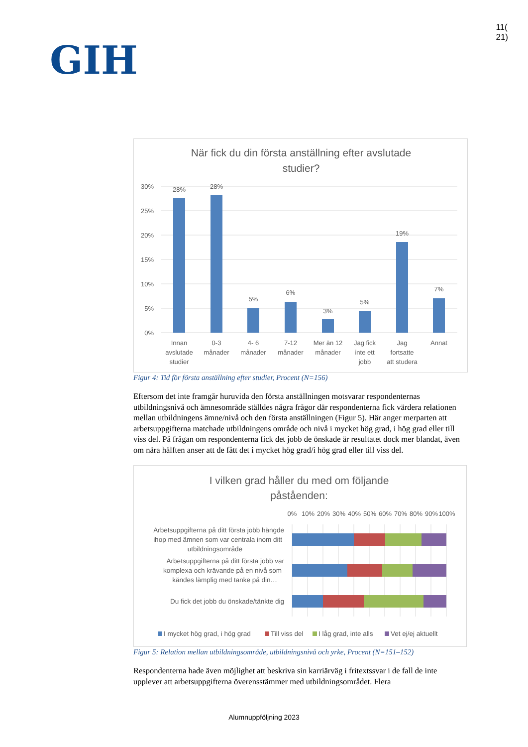GIH
11(
21)
När fick du din första anställning efter avslutade
studier?
30%
25%
20%
15%
10%
5%
0%
28%
28%
5%
6%
3%
5%
19%
7%
Innan
avslutade
studier
0-3
månader
4- 6
månader
7-12
månader
Mer än 12
månader
Jag fick
inte ett
jobb
Jag
fortsatte
att studera
Annat
Figur 4: Tid för första anställning efter studier, Procent (N=156)
Eftersom det inte framgår huruvida den första anställningen motsvarar respondenternas utbildningsnivå och ämnesområde ställdes några frågor där respondenterna fick värdera relationen mellan utbildningens ämne/nivå och den första anställningen (Figur 5). Här anger merparten att arbetsuppgifterna matchade utbildningens område och nivå i mycket hög grad, i hög grad eller till viss del. På frågan om respondenterna fick det jobb de önskade är resultatet dock mer blandat, även om nära hälften anser att de fått det i mycket hög grad/i hög grad eller till viss del.
I vilken grad håller du med om följande
påståenden:
0%
10%
20%
30%
40%
50%
60%
70%
80%
90%
100%
Arbetsuppgifterna på ditt första jobb hängde
ihop med ämnen som var centrala inom ditt
utbildningsområde
Arbetsuppgifterna på ditt första jobb var
komplexa och krävande på en nivå som
kändes lämplig med tanke på din…
Du fick det jobb du önskade/tänkte dig
I mycket hög grad, i hög grad
Till viss del
I låg grad, inte alls
Vet ej/ej aktuellt
Figur 5: Relation mellan utbildningsområde, utbildningsnivå och yrke, Procent (N=151–152)
Respondenterna hade även möjlighet att beskriva sin karriärväg i fritextssvar i de fall de inte upplever att arbetsuppgifterna överensstämmer med utbildningsområdet. Flera
Alumnuppföljning 2023